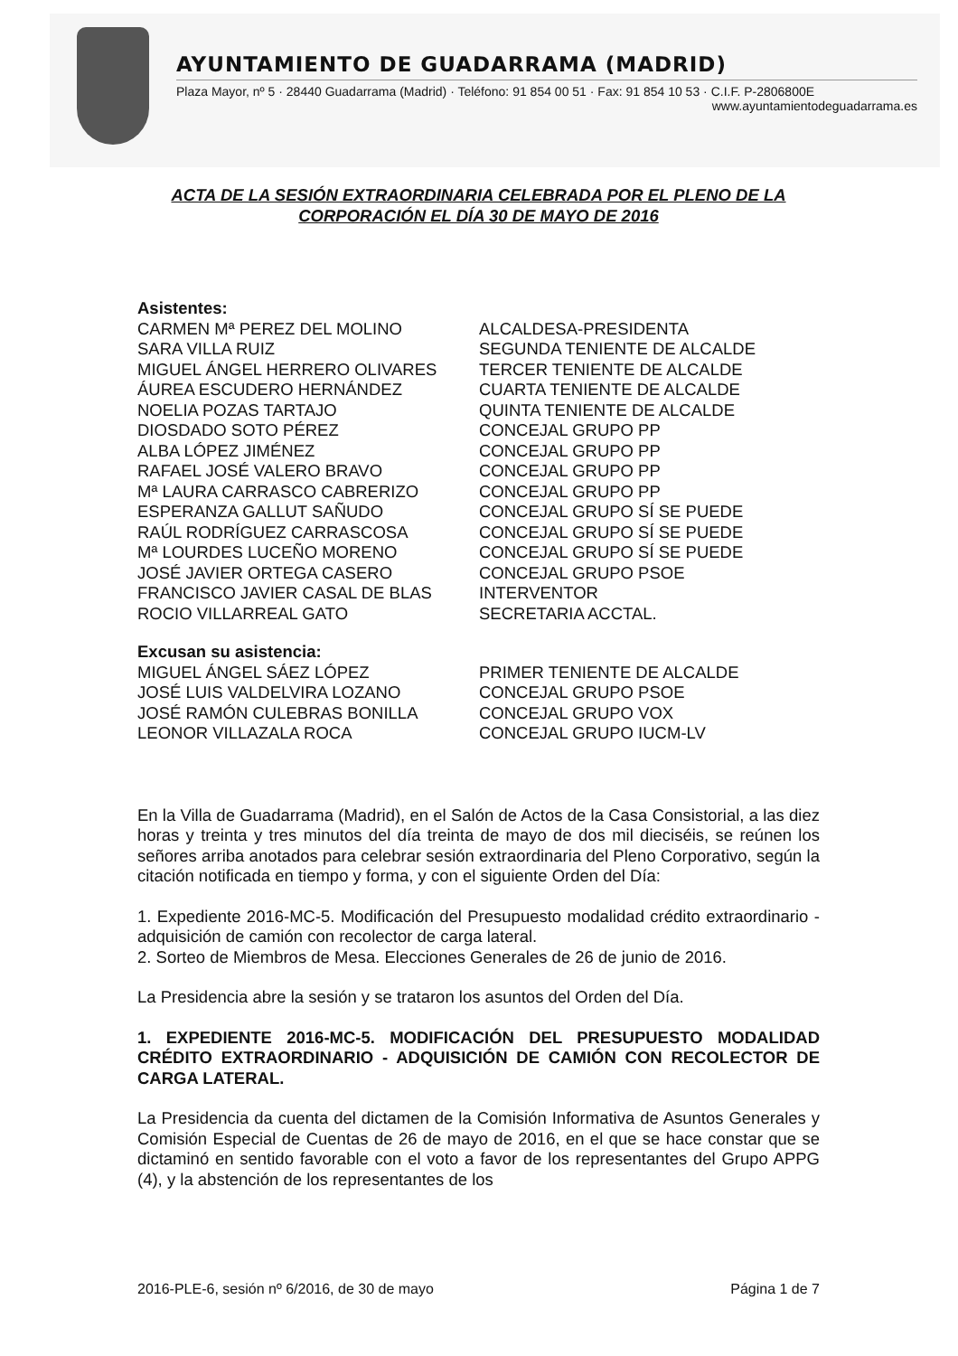AYUNTAMIENTO DE GUADARRAMA (MADRID)
Plaza Mayor, nº 5 · 28440 Guadarrama (Madrid) · Teléfono: 91 854 00 51 · Fax: 91 854 10 53 · C.I.F. P-2806800E
www.ayuntamientodeguadarrama.es
ACTA DE LA SESIÓN EXTRAORDINARIA CELEBRADA POR EL PLENO DE LA CORPORACIÓN EL DÍA 30 DE MAYO DE 2016
Asistentes:
| CARMEN Mª PEREZ DEL MOLINO | ALCALDESA-PRESIDENTA |
| SARA VILLA RUIZ | SEGUNDA TENIENTE DE ALCALDE |
| MIGUEL ÁNGEL HERRERO OLIVARES | TERCER TENIENTE DE ALCALDE |
| ÁUREA ESCUDERO HERNÁNDEZ | CUARTA TENIENTE DE ALCALDE |
| NOELIA POZAS TARTAJO | QUINTA TENIENTE DE ALCALDE |
| DIOSDADO SOTO PÉREZ | CONCEJAL GRUPO PP |
| ALBA LÓPEZ JIMÉNEZ | CONCEJAL GRUPO PP |
| RAFAEL JOSÉ VALERO BRAVO | CONCEJAL GRUPO PP |
| Mª LAURA CARRASCO CABRERIZO | CONCEJAL GRUPO PP |
| ESPERANZA GALLUT SAÑUDO | CONCEJAL GRUPO SÍ SE PUEDE |
| RAÚL RODRÍGUEZ CARRASCOSA | CONCEJAL GRUPO SÍ SE PUEDE |
| Mª LOURDES LUCEÑO MORENO | CONCEJAL GRUPO SÍ SE PUEDE |
| JOSÉ JAVIER ORTEGA CASERO | CONCEJAL GRUPO PSOE |
| FRANCISCO JAVIER CASAL DE BLAS | INTERVENTOR |
| ROCIO VILLARREAL GATO | SECRETARIA ACCTAL. |
Excusan su asistencia:
| MIGUEL ÁNGEL SÁEZ LÓPEZ | PRIMER TENIENTE DE ALCALDE |
| JOSÉ LUIS VALDELVIRA LOZANO | CONCEJAL GRUPO PSOE |
| JOSÉ RAMÓN CULEBRAS BONILLA | CONCEJAL GRUPO VOX |
| LEONOR VILLAZALA ROCA | CONCEJAL GRUPO IUCM-LV |
En la Villa de Guadarrama (Madrid), en el Salón de Actos de la Casa Consistorial, a las diez horas y treinta y tres minutos del día treinta de mayo de dos mil dieciséis, se reúnen los señores arriba anotados para celebrar sesión extraordinaria del Pleno Corporativo, según la citación notificada en tiempo y forma, y con el siguiente Orden del Día:
1. Expediente 2016-MC-5. Modificación del Presupuesto modalidad crédito extraordinario - adquisición de camión con recolector de carga lateral.
2. Sorteo de Miembros de Mesa. Elecciones Generales de 26 de junio de 2016.
La Presidencia abre la sesión y se trataron los asuntos del Orden del Día.
1. EXPEDIENTE 2016-MC-5. MODIFICACIÓN DEL PRESUPUESTO MODALIDAD CRÉDITO EXTRAORDINARIO - ADQUISICIÓN DE CAMIÓN CON RECOLECTOR DE CARGA LATERAL.
La Presidencia da cuenta del dictamen de la Comisión Informativa de Asuntos Generales y Comisión Especial de Cuentas de 26 de mayo de 2016, en el que se hace constar que se dictaminó en sentido favorable con el voto a favor de los representantes del Grupo APPG (4), y la abstención de los representantes de los
2016-PLE-6, sesión nº 6/2016, de 30 de mayo Página 1 de 7